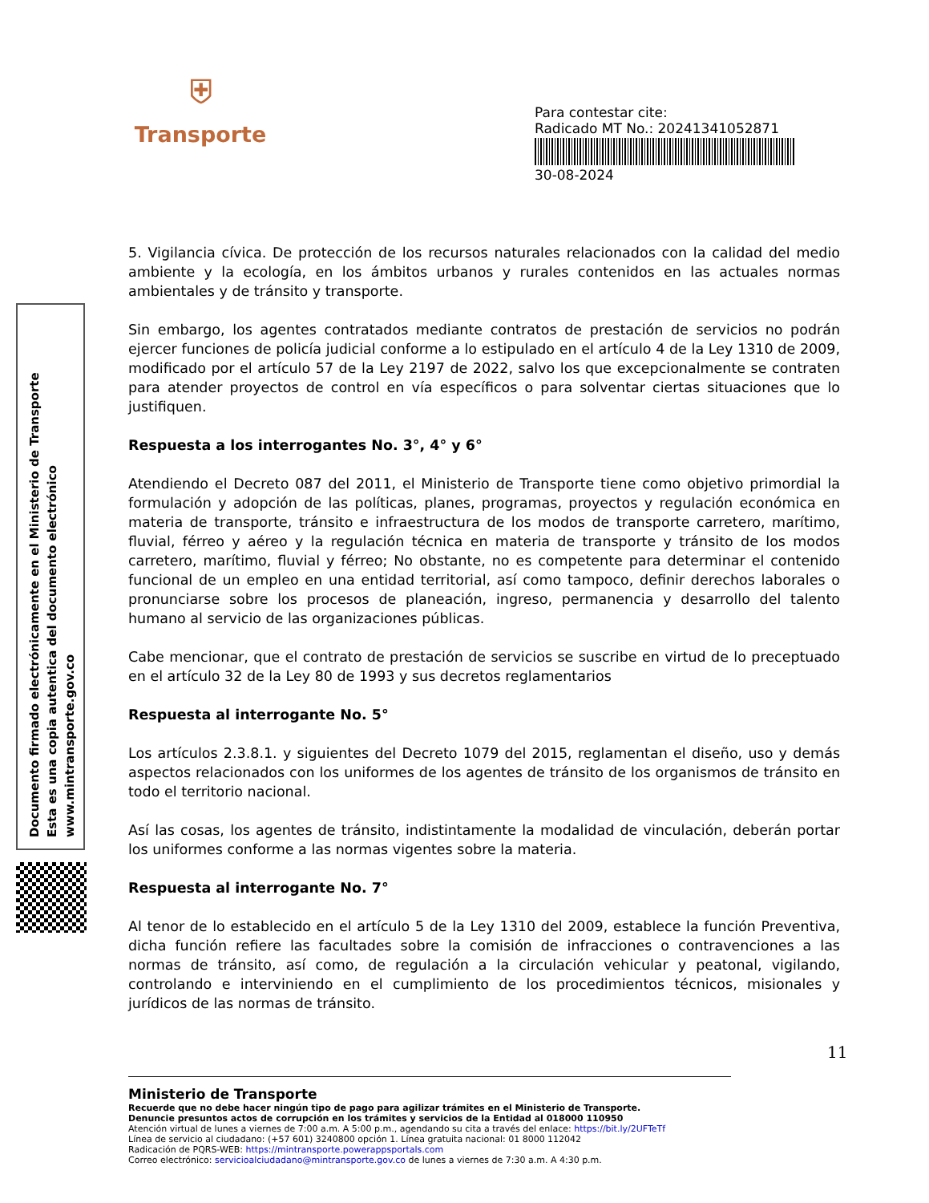⛨
Transporte
Para contestar cite:
Radicado MT No.: 20241341052871
30-08-2024
Documento firmado electrónicamente en el Ministerio de Transporte
Esta es una copia autentica del documento electrónico
www.mintransporte.gov.co
5. Vigilancia cívica. De protección de los recursos naturales relacionados con la calidad del medio ambiente y la ecología, en los ámbitos urbanos y rurales contenidos en las actuales normas ambientales y de tránsito y transporte.
Sin embargo, los agentes contratados mediante contratos de prestación de servicios no podrán ejercer funciones de policía judicial conforme a lo estipulado en el artículo 4 de la Ley 1310 de 2009, modificado por el artículo 57 de la Ley 2197 de 2022, salvo los que excepcionalmente se contraten para atender proyectos de control en vía específicos o para solventar ciertas situaciones que lo justifiquen.
Respuesta a los interrogantes No. 3°, 4° y 6°
Atendiendo el Decreto 087 del 2011, el Ministerio de Transporte tiene como objetivo primordial la formulación y adopción de las políticas, planes, programas, proyectos y regulación económica en materia de transporte, tránsito e infraestructura de los modos de transporte carretero, marítimo, fluvial, férreo y aéreo y la regulación técnica en materia de transporte y tránsito de los modos carretero, marítimo, fluvial y férreo; No obstante, no es competente para determinar el contenido funcional de un empleo en una entidad territorial, así como tampoco, definir derechos laborales o pronunciarse sobre los procesos de planeación, ingreso, permanencia y desarrollo del talento humano al servicio de las organizaciones públicas.
Cabe mencionar, que el contrato de prestación de servicios se suscribe en virtud de lo preceptuado en el artículo 32 de la Ley 80 de 1993 y sus decretos reglamentarios
Respuesta al interrogante No. 5°
Los artículos 2.3.8.1. y siguientes del Decreto 1079 del 2015, reglamentan el diseño, uso y demás aspectos relacionados con los uniformes de los agentes de tránsito de los organismos de tránsito en todo el territorio nacional.
Así las cosas, los agentes de tránsito, indistintamente la modalidad de vinculación, deberán portar los uniformes conforme a las normas vigentes sobre la materia.
Respuesta al interrogante No. 7°
Al tenor de lo establecido en el artículo 5 de la Ley 1310 del 2009, establece la función Preventiva, dicha función refiere las facultades sobre la comisión de infracciones o contravenciones a las normas de tránsito, así como, de regulación a la circulación vehicular y peatonal, vigilando, controlando e interviniendo en el cumplimiento de los procedimientos técnicos, misionales y jurídicos de las normas de tránsito.
11
Ministerio de Transporte
Recuerde que no debe hacer ningún tipo de pago para agilizar trámites en el Ministerio de Transporte.
Denuncie presuntos actos de corrupción en los trámites y servicios de la Entidad al 018000 110950
Atención virtual de lunes a viernes de 7:00 a.m. A 5:00 p.m., agendando su cita a través del enlace: https://bit.ly/2UFTeTf
Línea de servicio al ciudadano: (+57 601) 3240800 opción 1. Línea gratuita nacional: 01 8000 112042
Radicación de PQRS-WEB: https://mintransporte.powerappsportals.com
Correo electrónico: servicioalciudadano@mintransporte.gov.co de lunes a viernes de 7:30 a.m. A 4:30 p.m.